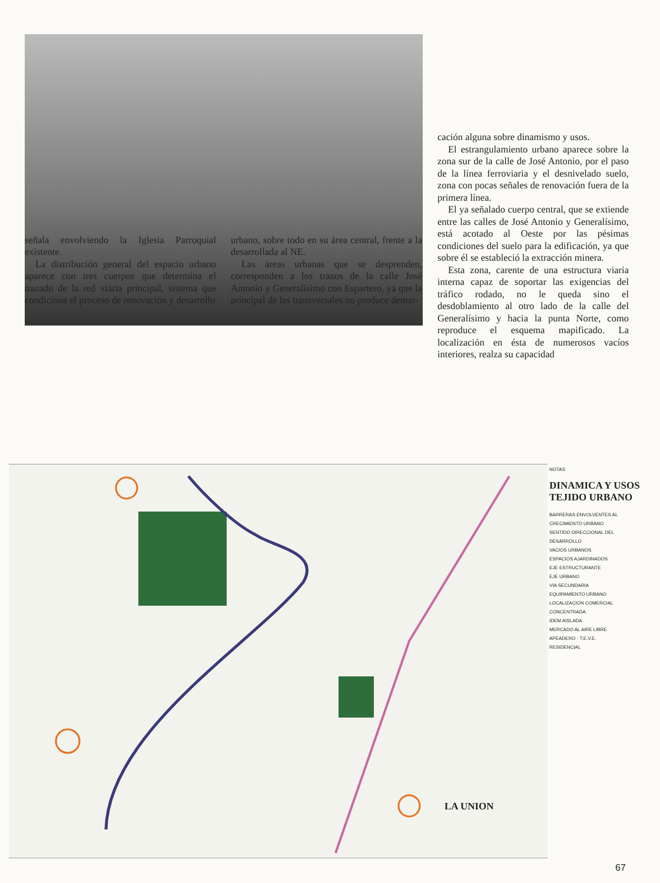cación alguna sobre dinamismo y usos.
El estrangulamiento urbano aparece sobre la zona sur de la calle de José Antonio, por el paso de la línea ferroviaria y el desnivelado suelo, zona con pocas señales de renovación fuera de la primera línea.
El ya señalado cuerpo central, que se extiende entre las calles de José Antonio y Generalísimo, está acotado al Oeste por las pésimas condiciones del suelo para la edificación, ya que sobre él se estableció la extracción minera.
Esta zona, carente de una estructura viaria interna capaz de soportar las exigencias del tráfico rodado, no le queda sino el desdoblamiento al otro lado de la calle del Generalísimo y hacia la punta Norte, como reproduce el esquema mapificado. La localización en ésta de numerosos vacíos interiores, realza su capacidad
señala envolviendo la Iglesia Parroquial existente.
La distribución general del espacio urbano aparece con tres cuerpos que determina el trazado de la red viaria principal, sistema que condiciona el proceso de renovación y desarrollo
urbano, sobre todo en su área central, frente a la desarrollada al NE.
Las áreas urbanas que se desprenden, corresponden a los trazos de la calle José Antonio y Generalísimo con Espartero, ya que la principal de las transversales no produce demar-
NOTAS
DINAMICA Y USOS TEJIDO URBANO
BARRERAS ENVOLVENTES AL CRECIMIENTO URBANO
SENTIDO DIRECCIONAL DEL DESARROLLO
VACIOS URBANOS
ESPACIOS AJARDINADOS
EJE ESTRUCTURANTE
EJE URBANO
VIA SECUNDARIA
EQUIPAMIENTO URBANO
LOCALIZACION COMERCIAL CONCENTRADA
IDEM AISLADA
MERCADO AL AIRE LIBRE
APEADERO - T.E.V.E.
RESIDENCIAL
LA UNION
67